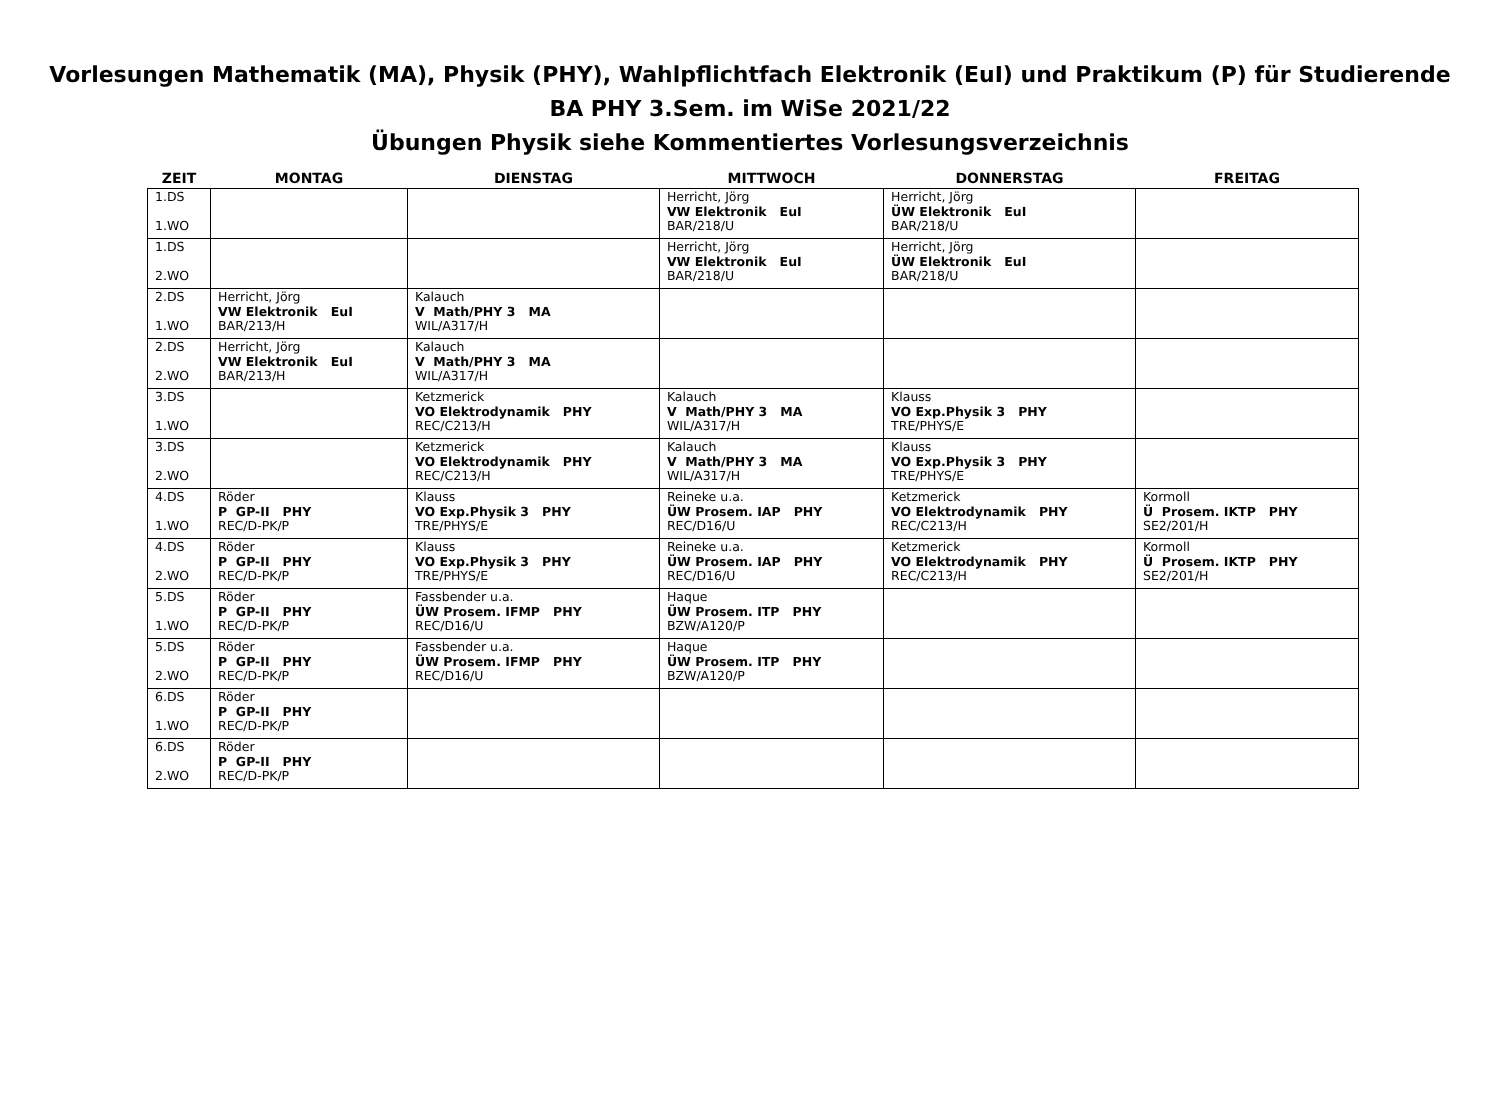Vorlesungen Mathematik (MA), Physik (PHY), Wahlpflichtfach Elektronik (EuI) und Praktikum (P) für Studierende
BA PHY 3.Sem. im WiSe 2021/22
Übungen Physik siehe Kommentiertes Vorlesungsverzeichnis
| ZEIT | MONTAG | DIENSTAG | MITTWOCH | DONNERSTAG | FREITAG |
| --- | --- | --- | --- | --- | --- |
| 1.DS 1.WO | | | Herricht, Jörg VW Elektronik EuI BAR/218/U | Herricht, Jörg ÜW Elektronik EuI BAR/218/U | |
| 1.DS 2.WO | | | Herricht, Jörg VW Elektronik EuI BAR/218/U | Herricht, Jörg ÜW Elektronik EuI BAR/218/U | |
| 2.DS 1.WO | Herricht, Jörg VW Elektronik EuI BAR/213/H | Kalauch V Math/PHY 3 MA WIL/A317/H | | | |
| 2.DS 2.WO | Herricht, Jörg VW Elektronik EuI BAR/213/H | Kalauch V Math/PHY 3 MA WIL/A317/H | | | |
| 3.DS 1.WO | | Ketzmerick VO Elektrodynamik PHY REC/C213/H | Kalauch V Math/PHY 3 MA WIL/A317/H | Klauss VO Exp.Physik 3 PHY TRE/PHYS/E | |
| 3.DS 2.WO | | Ketzmerick VO Elektrodynamik PHY REC/C213/H | Kalauch V Math/PHY 3 MA WIL/A317/H | Klauss VO Exp.Physik 3 PHY TRE/PHYS/E | |
| 4.DS 1.WO | Röder P GP-II PHY REC/D-PK/P | Klauss VO Exp.Physik 3 PHY TRE/PHYS/E | Reineke u.a. ÜW Prosem. IAP PHY REC/D16/U | Ketzmerick VO Elektrodynamik PHY REC/C213/H | Kormoll Ü Prosem. IKTP PHY SE2/201/H |
| 4.DS 2.WO | Röder P GP-II PHY REC/D-PK/P | Klauss VO Exp.Physik 3 PHY TRE/PHYS/E | Reineke u.a. ÜW Prosem. IAP PHY REC/D16/U | Ketzmerick VO Elektrodynamik PHY REC/C213/H | Kormoll Ü Prosem. IKTP PHY SE2/201/H |
| 5.DS 1.WO | Röder P GP-II PHY REC/D-PK/P | Fassbender u.a. ÜW Prosem. IFMP PHY REC/D16/U | Haque ÜW Prosem. ITP PHY BZW/A120/P | | |
| 5.DS 2.WO | Röder P GP-II PHY REC/D-PK/P | Fassbender u.a. ÜW Prosem. IFMP PHY REC/D16/U | Haque ÜW Prosem. ITP PHY BZW/A120/P | | |
| 6.DS 1.WO | Röder P GP-II PHY REC/D-PK/P | | | | |
| 6.DS 2.WO | Röder P GP-II PHY REC/D-PK/P | | | | |